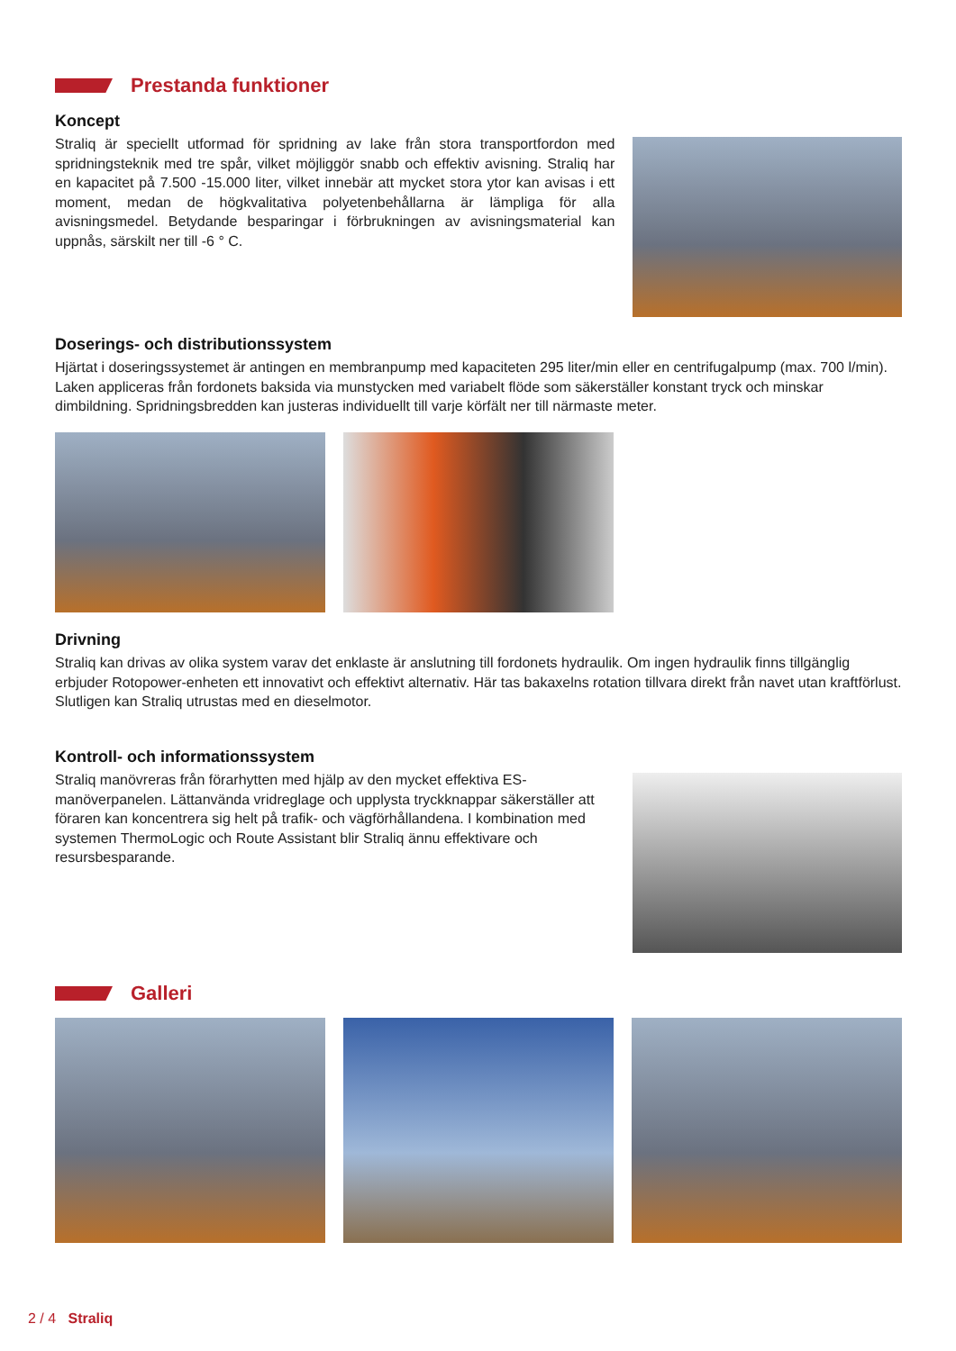Prestanda funktioner
Koncept
Straliq är speciellt utformad för spridning av lake från stora transportfordon med spridningsteknik med tre spår, vilket möjliggör snabb och effektiv avisning. Straliq har en kapacitet på 7.500 -15.000 liter, vilket innebär att mycket stora ytor kan avisas i ett moment, medan de högkvalitativa polyetenbehållarna är lämpliga för alla avisningsmedel. Betydande besparingar i förbrukningen av avisningsmaterial kan uppnås, särskilt ner till -6 ° C.
Doserings- och distributionssystem
Hjärtat i doseringssystemet är antingen en membranpump med kapaciteten 295 liter/min eller en centrifugalpump (max. 700 l/min). Laken appliceras från fordonets baksida via munstycken med variabelt flöde som säkerställer konstant tryck och minskar dimbildning. Spridningsbredden kan justeras individuellt till varje körfält ner till närmaste meter.
Drivning
Straliq kan drivas av olika system varav det enklaste är anslutning till fordonets hydraulik. Om ingen hydraulik finns tillgänglig erbjuder Rotopower-enheten ett innovativt och effektivt alternativ. Här tas bakaxelns rotation tillvara direkt från navet utan kraftförlust. Slutligen kan Straliq utrustas med en dieselmotor.
Kontroll- och informationssystem
Straliq manövreras från förarhytten med hjälp av den mycket effektiva ES-manöverpanelen. Lättanvända vridreglage och upplysta tryckknappar säkerställer att föraren kan koncentrera sig helt på trafik- och vägförhållandena. I kombination med systemen ThermoLogic och Route Assistant blir Straliq ännu effektivare och resursbesparande.
Galleri
2 / 4 Straliq